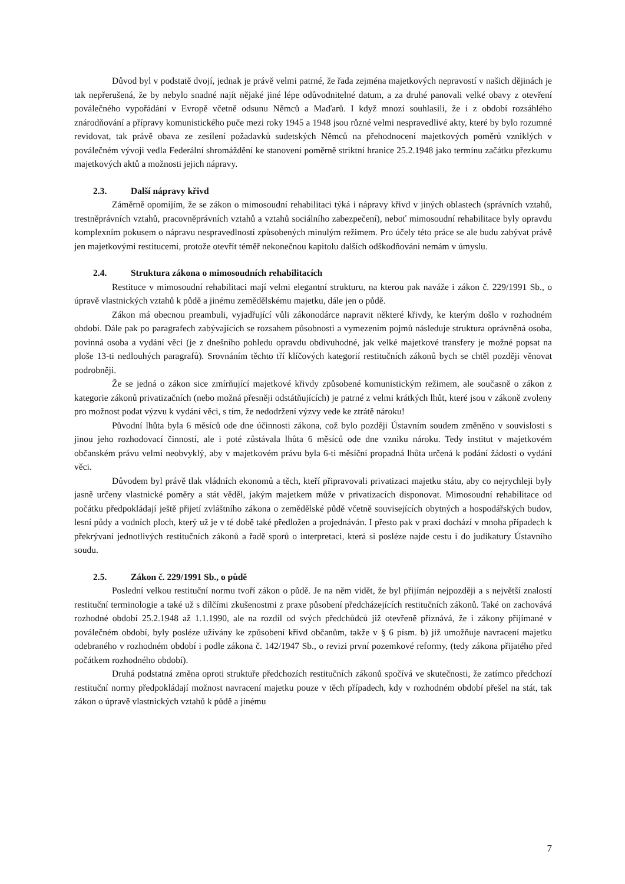Důvod byl v podstatě dvojí, jednak je právě velmi patrné, že řada zejména majetkových nepravostí v našich dějinách je tak nepřerušená, že by nebylo snadné najít nějaké jiné lépe odůvodnitelné datum, a za druhé panovali velké obavy z otevření poválečného vypořádání v Evropě včetně odsunu Němců a Maďarů. I když mnozí souhlasili, že i z období rozsáhlého znárodňování a přípravy komunistického puče mezi roky 1945 a 1948 jsou různé velmi nespravedlivé akty, které by bylo rozumné revidovat, tak právě obava ze zesílení požadavků sudetských Němců na přehodnocení majetkových poměrů vzniklých v poválečném vývoji vedla Federální shromáždění ke stanovení poměrně striktní hranice 25.2.1948 jako termínu začátku přezkumu majetkových aktů a možnosti jejich nápravy.
2.3. Další nápravy křivd
Záměrně opomíjím, že se zákon o mimosoudní rehabilitaci týká i nápravy křivd v jiných oblastech (správních vztahů, trestněprávních vztahů, pracovněprávních vztahů a vztahů sociálního zabezpečení), neboť mimosoudní rehabilitace byly opravdu komplexním pokusem o nápravu nespravedlností způsobených minulým režimem. Pro účely této práce se ale budu zabývat právě jen majetkovými restitucemi, protože otevřít téměř nekonečnou kapitolu dalších odškodňování nemám v úmyslu.
2.4. Struktura zákona o mimosoudních rehabilitacích
Restituce v mimosoudní rehabilitaci mají velmi elegantní strukturu, na kterou pak naváže i zákon č. 229/1991 Sb., o úpravě vlastnických vztahů k půdě a jinému zemědělskému majetku, dále jen o půdě.
Zákon má obecnou preambuli, vyjadřující vůli zákonodárce napravit některé křivdy, ke kterým došlo v rozhodném období. Dále pak po paragrafech zabývajících se rozsahem působnosti a vymezením pojmů následuje struktura oprávněná osoba, povinná osoba a vydání věci (je z dnešního pohledu opravdu obdivuhodné, jak velké majetkové transfery je možné popsat na ploše 13-ti nedlouhých paragrafů). Srovnáním těchto tří klíčových kategorií restitučních zákonů bych se chtěl později věnovat podrobněji.
Že se jedná o zákon sice zmírňující majetkové křivdy způsobené komunistickým režimem, ale současně o zákon z kategorie zákonů privatizačních (nebo možná přesněji odstátňujících) je patrné z velmi krátkých lhůt, které jsou v zákoně zvoleny pro možnost podat výzvu k vydání věci, s tím, že nedodržení výzvy vede ke ztrátě nároku!
Původní lhůta byla 6 měsíců ode dne účinnosti zákona, což bylo později Ústavním soudem změněno v souvislosti s jinou jeho rozhodovací činností, ale i poté zůstávala lhůta 6 měsíců ode dne vzniku nároku. Tedy institut v majetkovém občanském právu velmi neobvyklý, aby v majetkovém právu byla 6-ti měsíční propadná lhůta určená k podání žádosti o vydání věci.
Důvodem byl právě tlak vládních ekonomů a těch, kteří připravovali privatizaci majetku státu, aby co nejrychleji byly jasně určeny vlastnické poměry a stát věděl, jakým majetkem může v privatizacích disponovat. Mimosoudní rehabilitace od počátku předpokládají ještě přijetí zvláštního zákona o zemědělské půdě včetně souvisejících obytných a hospodářských budov, lesní půdy a vodních ploch, který už je v té době také předložen a projednáván. I přesto pak v praxi dochází v mnoha případech k překrývaní jednotlivých restitučních zákonů a řadě sporů o interpretaci, která si posléze najde cestu i do judikatury Ústavního soudu.
2.5. Zákon č. 229/1991 Sb., o půdě
Poslední velkou restituční normu tvoří zákon o půdě. Je na něm vidět, že byl přijímán nejpozději a s největší znalostí restituční terminologie a také už s dílčími zkušenostmi z praxe působení předcházejících restitučních zákonů. Také on zachovává rozhodné období 25.2.1948 až 1.1.1990, ale na rozdíl od svých předchůdců již otevřeně přiznává, že i zákony přijímané v poválečném období, byly posléze užívány ke způsobení křivd občanům, takže v § 6 písm. b) již umožňuje navracení majetku odebraného v rozhodném období i podle zákona č. 142/1947 Sb., o revizi první pozemkové reformy, (tedy zákona přijatého před počátkem rozhodného období).
Druhá podstatná změna oproti struktuře předchozích restitučních zákonů spočívá ve skutečnosti, že zatímco předchozí restituční normy předpokládají možnost navracení majetku pouze v těch případech, kdy v rozhodném období přešel na stát, tak zákon o úpravě vlastnických vztahů k půdě a jinému
7